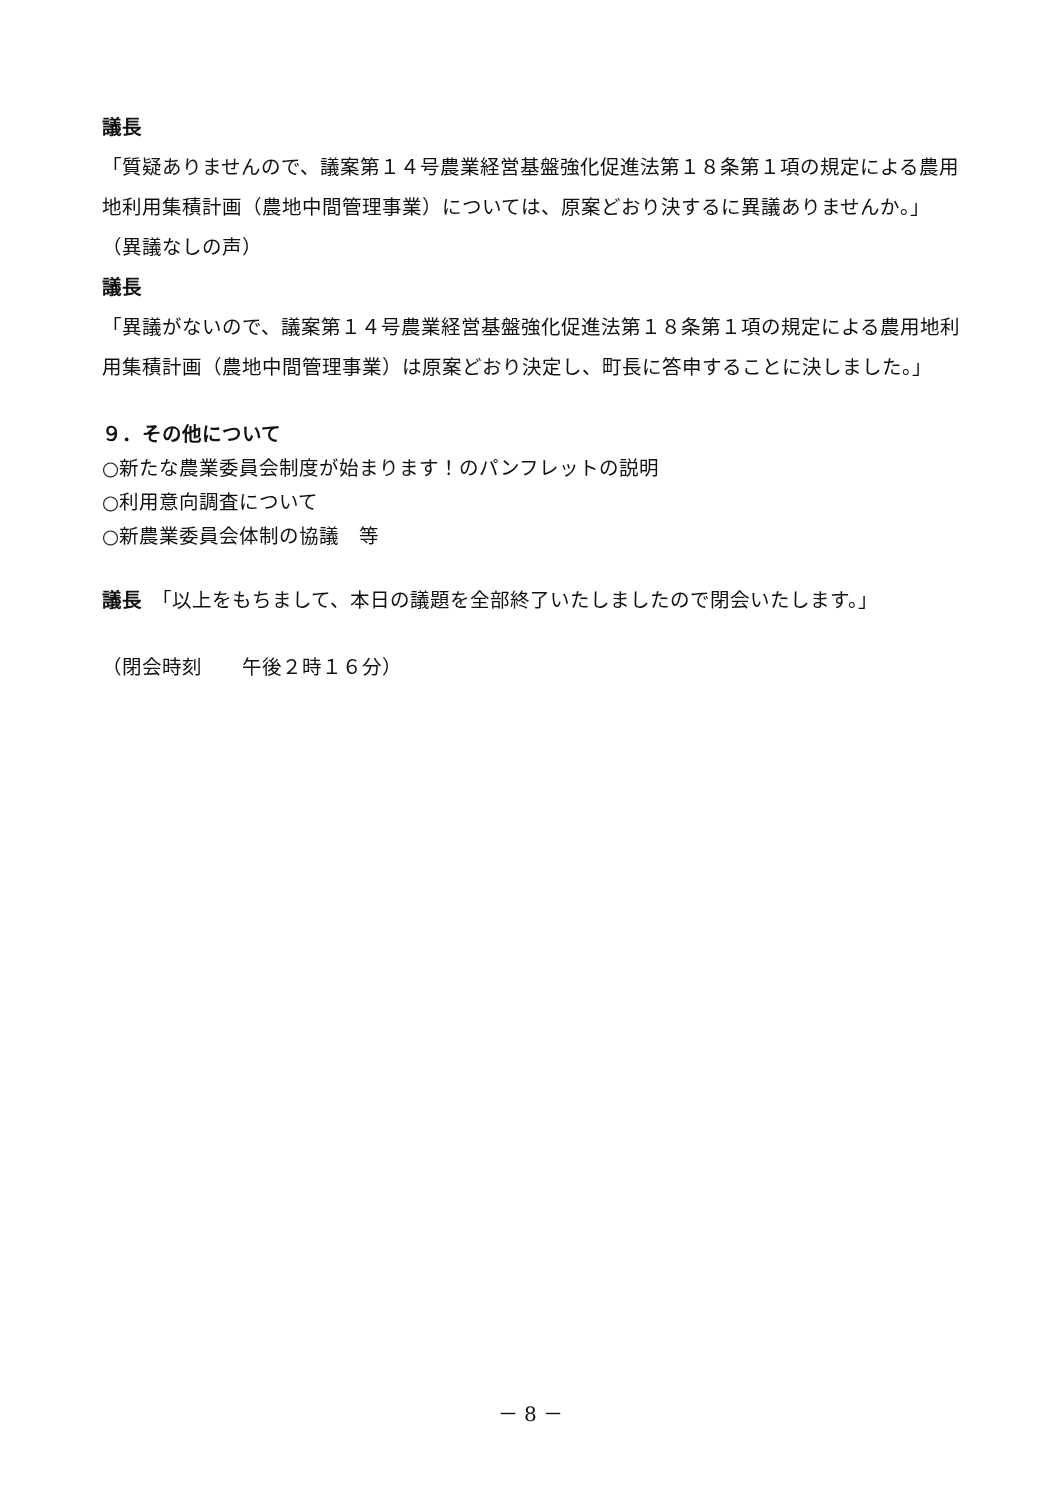議長
「質疑ありませんので、議案第１４号農業経営基盤強化促進法第１８条第１項の規定による農用地利用集積計画（農地中間管理事業）については、原案どおり決するに異議ありませんか。」
（異議なしの声）
議長
「異議がないので、議案第１４号農業経営基盤強化促進法第１８条第１項の規定による農用地利用集積計画（農地中間管理事業）は原案どおり決定し、町長に答申することに決しました。」
９．その他について
○新たな農業委員会制度が始まります！のパンフレットの説明
○利用意向調査について
○新農業委員会体制の協議　等
議長　「以上をもちまして、本日の議題を全部終了いたしましたので閉会いたします。」
（閉会時刻　　午後２時１６分）
－ 8 －